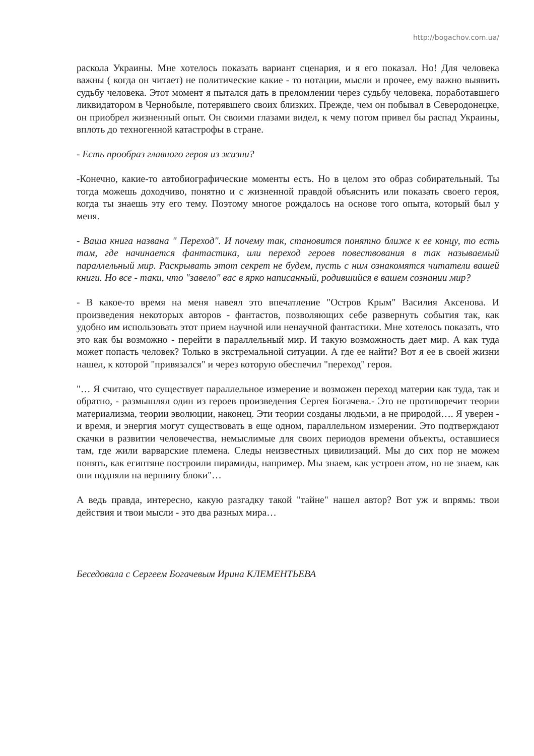http://bogachov.com.ua/
раскола Украины. Мне хотелось показать вариант сценария, и я его показал. Но! Для человека важны ( когда он читает) не политические какие - то нотации, мысли и прочее, ему важно выявить судьбу человека. Этот момент я пытался дать в преломлении через судьбу человека, поработавшего ликвидатором в Чернобыле, потерявшего своих близких. Прежде, чем он побывал в Северодонецке, он приобрел жизненный опыт. Он своими глазами видел, к чему потом привел бы распад Украины, вплоть до техногенной катастрофы в стране.
- Есть прообраз главного героя из жизни?
-Конечно, какие-то автобиографические моменты есть. Но в целом это образ собирательный. Ты тогда можешь доходчиво, понятно и с жизненной правдой объяснить или показать своего героя, когда ты знаешь эту его тему. Поэтому многое рождалось на основе того опыта, который был у меня.
- Ваша книга названа " Переход". И почему так, становится понятно ближе к ее концу, то есть там, где начинается фантастика, или переход героев повествования в так называемый параллельный мир. Раскрывать этот секрет не будем, пусть с ним ознакомятся читатели вашей книги. Но все - таки, что "завело" вас в ярко написанный, родившийся в вашем сознании мир?
- В какое-то время на меня навеял это впечатление "Остров Крым" Василия Аксенова. И произведения некоторых авторов - фантастов, позволяющих себе развернуть события так, как удобно им использовать этот прием научной или ненаучной фантастики. Мне хотелось показать, что это как бы возможно - перейти в параллельный мир. И такую возможность дает мир. А как туда может попасть человек? Только в экстремальной ситуации. А где ее найти? Вот я ее в своей жизни нашел, к которой "привязался" и через которую обеспечил "переход" героя.
"… Я считаю, что существует параллельное измерение и возможен переход материи как туда, так и обратно, - размышлял один из героев произведения Сергея Богачева.- Это не противоречит теории материализма, теории эволюции, наконец. Эти теории созданы людьми, а не природой…. Я уверен - и время, и энергия могут существовать в еще одном, параллельном измерении. Это подтверждают скачки в развитии человечества, немыслимые для своих периодов времени объекты, оставшиеся там, где жили варварские племена. Следы неизвестных цивилизаций. Мы до сих пор не можем понять, как египтяне построили пирамиды, например. Мы знаем, как устроен атом, но не знаем, как они подняли на вершину блоки"…
А ведь правда, интересно, какую разгадку такой "тайне" нашел автор? Вот уж и впрямь: твои действия и твои мысли - это два разных мира…
Беседовала с Сергеем Богачевым Ирина КЛЕМЕНТЬЕВА